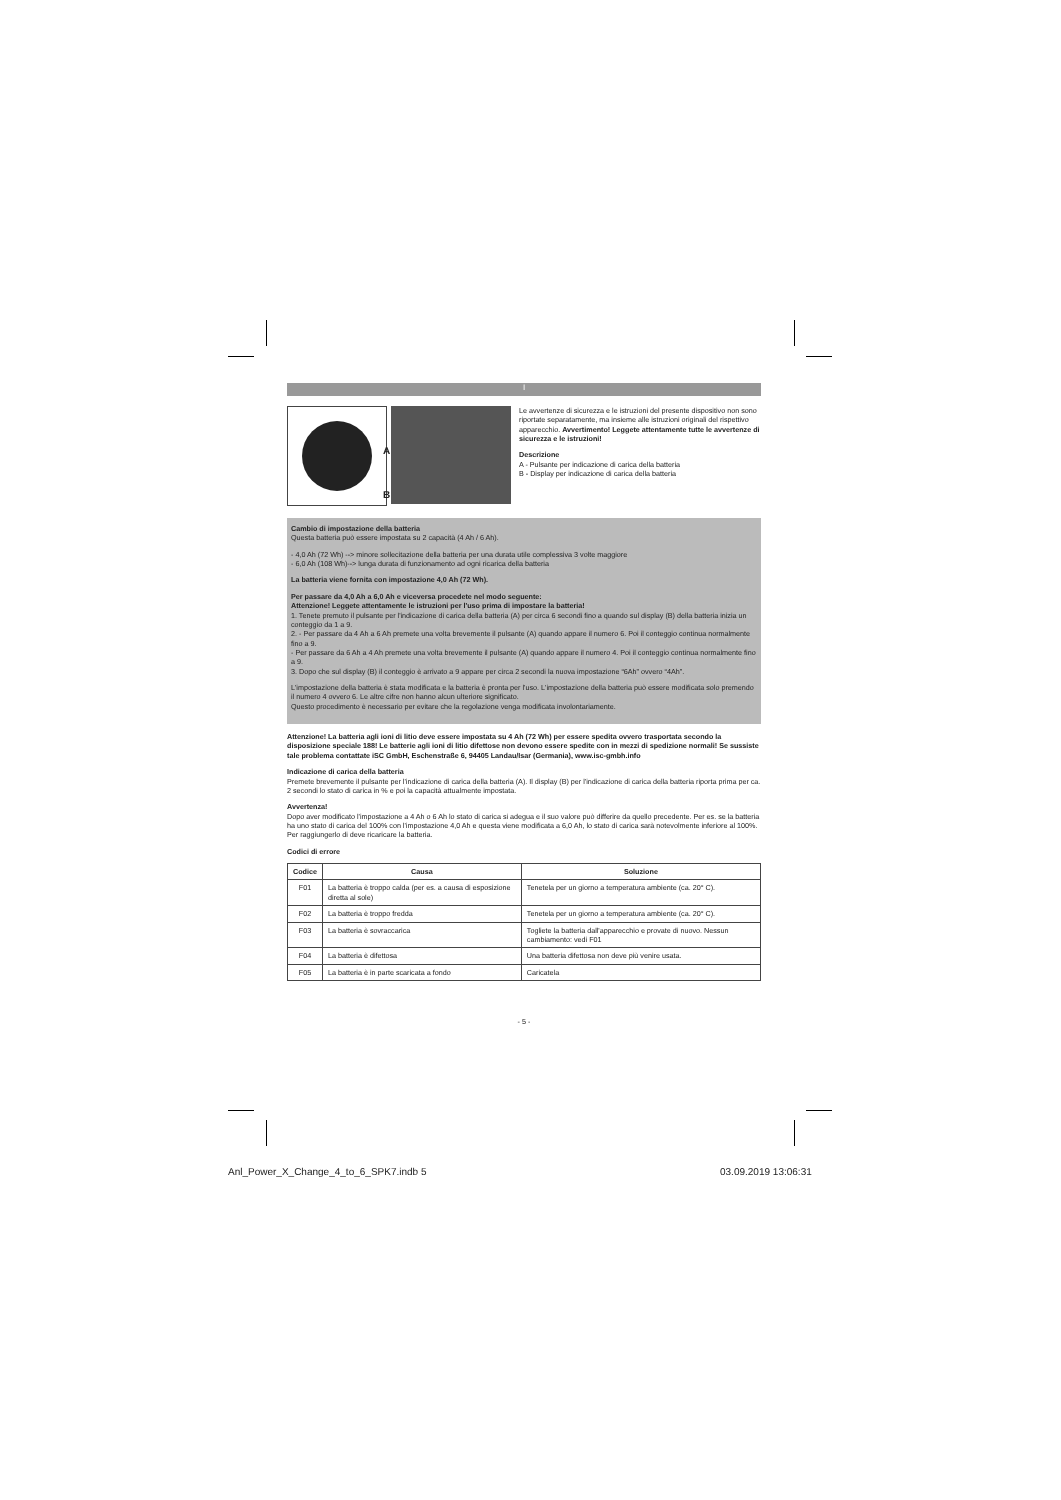I
A
B
Le avvertenze di sicurezza e le istruzioni del presente dispositivo non sono riportate separatamente, ma insieme alle istruzioni originali del rispettivo apparecchio. Avvertimento! Leggete attentamente tutte le avvertenze di sicurezza e le istruzioni!
Descrizione
A - Pulsante per indicazione di carica della batteria
B - Display per indicazione di carica della batteria
Cambio di impostazione della batteria
Questa batteria può essere impostata su 2 capacità (4 Ah / 6 Ah).
- 4,0 Ah (72 Wh) --> minore sollecitazione della batteria per una durata utile complessiva 3 volte maggiore
- 6,0 Ah (108 Wh)--> lunga durata di funzionamento ad ogni ricarica della batteria
La batteria viene fornita con impostazione 4,0 Ah (72 Wh).
Per passare da 4,0 Ah a 6,0 Ah e viceversa procedete nel modo seguente:
Attenzione! Leggete attentamente le istruzioni per l'uso prima di impostare la batteria!
1. Tenete premuto il pulsante per l'indicazione di carica della batteria (A) per circa 6 secondi fino a quando sul display (B) della batteria inizia un conteggio da 1 a 9.
2. - Per passare da 4 Ah a 6 Ah premete una volta brevemente il pulsante (A) quando appare il numero 6. Poi il conteggio continua normalmente fino a 9.
- Per passare da 6 Ah a 4 Ah premete una volta brevemente il pulsante (A) quando appare il numero 4. Poi il conteggio continua normalmente fino a 9.
3. Dopo che sul display (B) il conteggio è arrivato a 9 appare per circa 2 secondi la nuova impostazione “6Ah” ovvero “4Ah”.
L'impostazione della batteria è stata modificata e la batteria è pronta per l'uso. L'impostazione della batteria può essere modificata solo premendo il numero 4 ovvero 6. Le altre cifre non hanno alcun ulteriore significato.
Questo procedimento è necessario per evitare che la regolazione venga modificata involontariamente.
Attenzione! La batteria agli ioni di litio deve essere impostata su 4 Ah (72 Wh) per essere spedita ovvero trasportata secondo la disposizione speciale 188! Le batterie agli ioni di litio difettose non devono essere spedite con in mezzi di spedizione normali! Se sussiste tale problema contattate iSC GmbH, Eschenstraße 6, 94405 Landau/Isar (Germania), www.isc-gmbh.info
Indicazione di carica della batteria
Premete brevemente il pulsante per l'indicazione di carica della batteria (A). Il display (B) per l'indicazione di carica della batteria riporta prima per ca. 2 secondi lo stato di carica in % e poi la capacità attualmente impostata.
Avvertenza!
Dopo aver modificato l'impostazione a 4 Ah o 6 Ah lo stato di carica si adegua e il suo valore può differire da quello precedente. Per es. se la batteria ha uno stato di carica del 100% con l'impostazione 4,0 Ah e questa viene modificata a 6,0 Ah, lo stato di carica sarà notevolmente inferiore al 100%. Per raggiungerlo di deve ricaricare la batteria.
Codici di errore
| Codice | Causa | Soluzione |
| --- | --- | --- |
| F01 | La batteria è troppo calda (per es. a causa di esposizione diretta al sole) | Tenetela per un giorno a temperatura ambiente (ca. 20° C). |
| F02 | La batteria è troppo fredda | Tenetela per un giorno a temperatura ambiente (ca. 20° C). |
| F03 | La batteria è sovraccarica | Togliete la batteria dall'apparecchio e provate di nuovo. Nessun cambiamento: vedi F01 |
| F04 | La batteria è difettosa | Una batteria difettosa non deve più venire usata. |
| F05 | La batteria è in parte scaricata a fondo | Caricatela |
- 5 -
Anl_Power_X_Change_4_to_6_SPK7.indb 5
03.09.2019 13:06:31